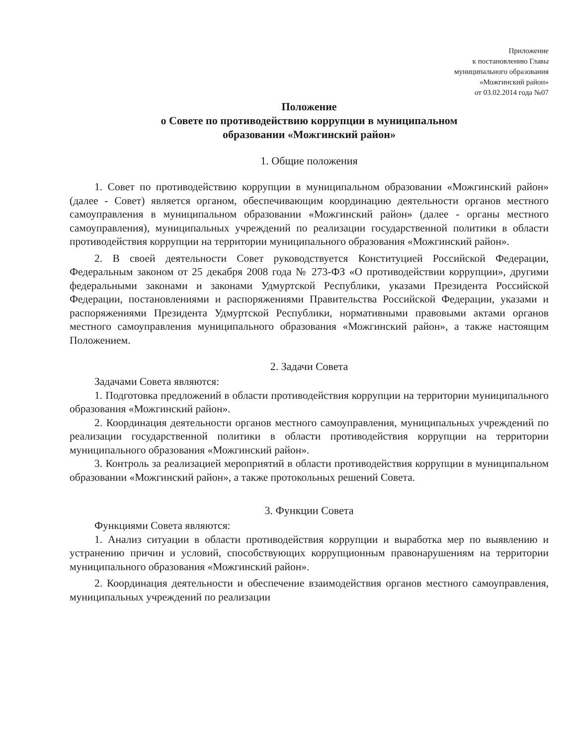Приложение
к постановлению Главы
муниципального образования
«Можгинский район»
от 03.02.2014 года №07
Положение
о Совете по противодействию коррупции в муниципальном
образовании «Можгинский район»
1. Общие положения
1. Совет по противодействию коррупции в муниципальном образовании «Можгинский район» (далее - Совет) является органом, обеспечивающим координацию деятельности органов местного самоуправления в муниципальном образовании «Можгинский район» (далее - органы местного самоуправления), муниципальных учреждений по реализации государственной политики в области противодействия коррупции на территории муниципального образования «Можгинский район».
2. В своей деятельности Совет руководствуется Конституцией Российской Федерации, Федеральным законом от 25 декабря 2008 года № 273-ФЗ «О противодействии коррупции», другими федеральными законами и законами Удмуртской Республики, указами Президента Российской Федерации, постановлениями и распоряжениями Правительства Российской Федерации, указами и распоряжениями Президента Удмуртской Республики, нормативными правовыми актами органов местного самоуправления муниципального образования «Можгинский район», а также настоящим Положением.
2. Задачи Совета
Задачами Совета являются:
1. Подготовка предложений в области противодействия коррупции на территории муниципального образования «Можгинский район».
2. Координация деятельности органов местного самоуправления, муниципальных учреждений по реализации государственной политики в области противодействия коррупции на территории муниципального образования «Можгинский район».
3. Контроль за реализацией мероприятий в области противодействия коррупции в муниципальном образовании «Можгинский район», а также протокольных решений Совета.
3. Функции Совета
Функциями Совета являются:
1. Анализ ситуации в области противодействия коррупции и выработка мер по выявлению и устранению причин и условий, способствующих коррупционным правонарушениям на территории муниципального образования «Можгинский район».
2. Координация деятельности и обеспечение взаимодействия органов местного самоуправления, муниципальных учреждений по реализации